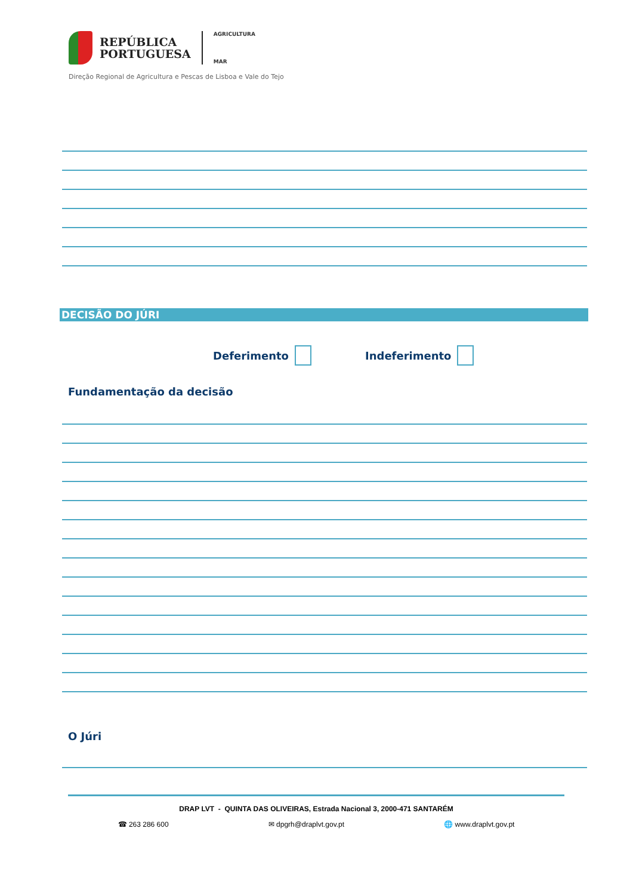REPÚBLICA
PORTUGUESA
AGRICULTURA
MAR
Direção Regional de Agricultura e Pescas de Lisboa e Vale do Tejo
DECISÃO DO JÚRI
Deferimento Indeferimento
Fundamentação da decisão
O Júri
DRAP LVT - QUINTA DAS OLIVEIRAS, Estrada Nacional 3, 2000-471 SANTARÉM
☎ 263 286 600 ✉ dpgrh@draplvt.gov.pt 🌐 www.draplvt.gov.pt